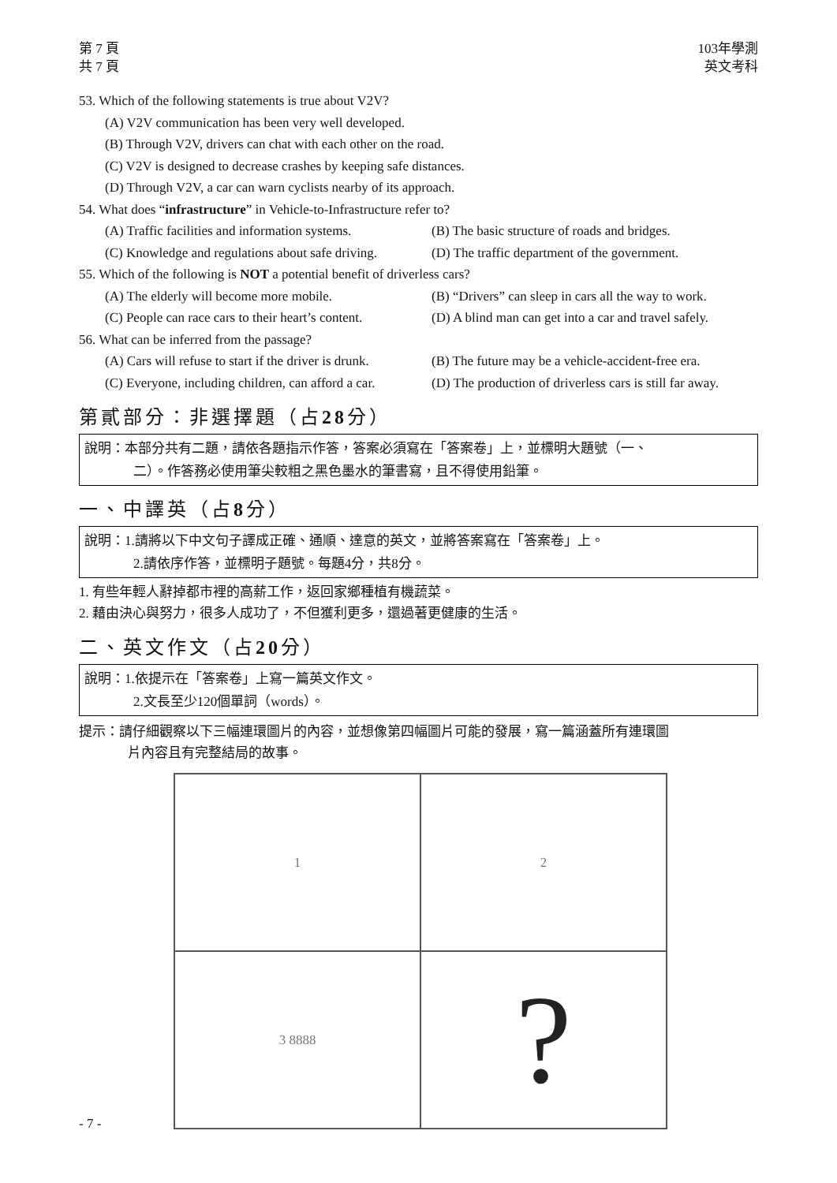第 7 頁
共 7 頁
103年學測
英文考科
53. Which of the following statements is true about V2V?
(A) V2V communication has been very well developed.
(B) Through V2V, drivers can chat with each other on the road.
(C) V2V is designed to decrease crashes by keeping safe distances.
(D) Through V2V, a car can warn cyclists nearby of its approach.
54. What does “infrastructure” in Vehicle-to-Infrastructure refer to?
(A) Traffic facilities and information systems.
(B) The basic structure of roads and bridges.
(C) Knowledge and regulations about safe driving.
(D) The traffic department of the government.
55. Which of the following is NOT a potential benefit of driverless cars?
(A) The elderly will become more mobile. (B) “Drivers” can sleep in cars all the way to work.
(C) People can race cars to their heart’s content.
(D) A blind man can get into a car and travel safely.
56. What can be inferred from the passage?
(A) Cars will refuse to start if the driver is drunk.
(B) The future may be a vehicle-accident-free era.
(C) Everyone, including children, can afford a car.
(D) The production of driverless cars is still far away.
第貳部分：非選擇題（占28分）
說明：本部分共有二題，請依各題指示作答，答案必須寫在「答案卷」上，並標明大題號（一、
二）。作答務必使用筆尖較粗之黑色墨水的筆書寫，且不得使用鉛筆。
一、中譯英（占8分）
說明：1.請將以下中文句子譯成正確、通順、達意的英文，並將答案寫在「答案卷」上。
2.請依序作答，並標明子題號。每題4分，共8分。
1. 有些年輕人辭掉都市裡的高薪工作，返回家鄉種植有機蔬菜。
2. 藉由決心與努力，很多人成功了，不但獲利更多，還過著更健康的生活。
二、英文作文（占20分）
說明：1.依提示在「答案卷」上寫一篇英文作文。
2.文長至少120個單詞（words）。
提示：請仔細觀察以下三幅連環圖片的內容，並想像第四幅圖片可能的發展，寫一篇涵蓋所有連環圖
片內容且有完整結局的故事。
1
2
3 8888
?
- 7 -